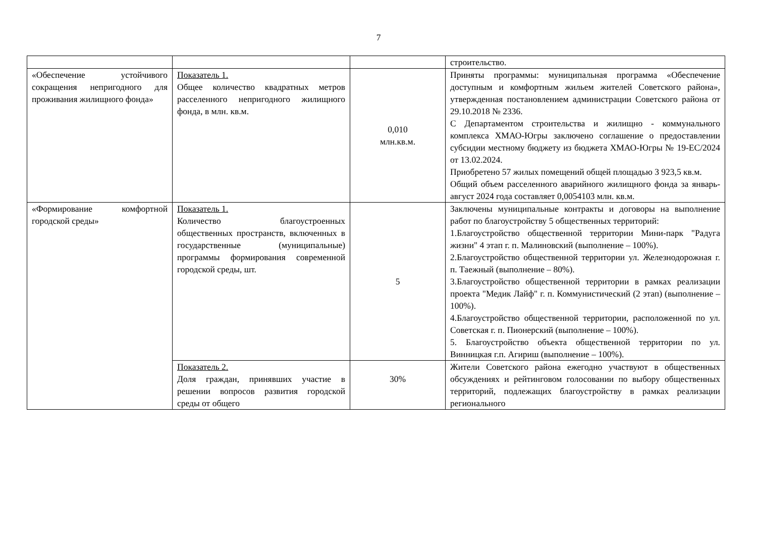7
| | | | строительство. |
| «Обеспечение устойчивого сокращения непригодного для проживания жилищного фонда» | Показатель 1. Общее количество квадратных метров расселенного непригодного жилищного фонда, в млн. кв.м. | 0,010 млн.кв.м. | Приняты программы: муниципальная программа «Обеспечение доступным и комфортным жильем жителей Советского района», утвержденная постановлением администрации Советского района от 29.10.2018 № 2336. С Департаментом строительства и жилищно - коммунального комплекса ХМАО-Югры заключено соглашение о предоставлении субсидии местному бюджету из бюджета ХМАО-Югры № 19-ЕС/2024 от 13.02.2024. Приобретено 57 жилых помещений общей площадью 3 923,5 кв.м. Общий объем расселенного аварийного жилищного фонда за январь-август 2024 года составляет 0,0054103 млн. кв.м. |
| «Формирование комфортной городской среды» | Показатель 1. Количество благоустроенных общественных пространств, включенных в государственные (муниципальные) программы формирования современной городской среды, шт. | 5 | Заключены муниципальные контракты и договоры на выполнение работ по благоустройству 5 общественных территорий: 1.Благоустройство общественной территории Мини-парк "Радуга жизни" 4 этап г. п. Малиновский (выполнение – 100%). 2.Благоустройство общественной территории ул. Железнодорожная г. п. Таежный (выполнение – 80%). 3.Благоустройство общественной территории в рамках реализации проекта "Медик Лайф" г. п. Коммунистический (2 этап) (выполнение – 100%). 4.Благоустройство общественной территории, расположенной по ул. Советская г. п. Пионерский (выполнение – 100%). 5. Благоустройство объекта общественной территории по ул. Винницкая г.п. Агириш (выполнение – 100%). |
| | Показатель 2. Доля граждан, принявших участие в решении вопросов развития городской среды от общего | 30% | Жители Советского района ежегодно участвуют в общественных обсуждениях и рейтинговом голосовании по выбору общественных территорий, подлежащих благоустройству в рамках реализации регионального |